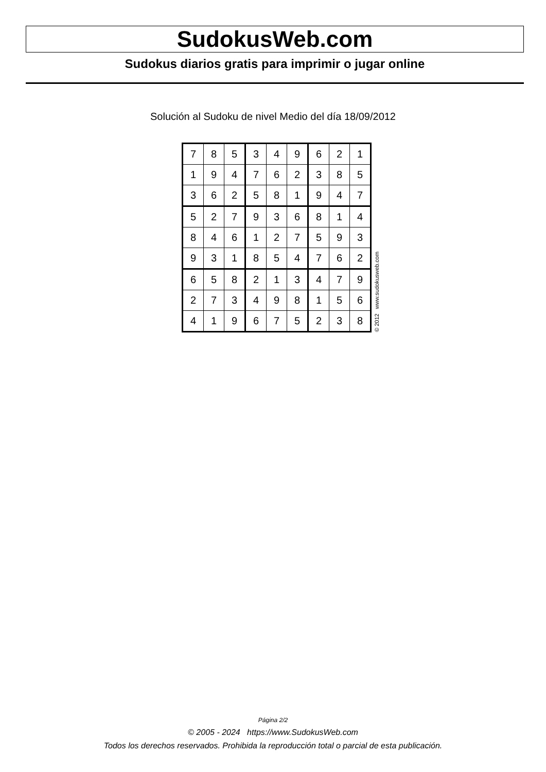SudokusWeb.com
Sudokus diarios gratis para imprimir o jugar online
Solución al Sudoku de nivel Medio del día 18/09/2012
| 7 | 8 | 5 | 3 | 4 | 9 | 6 | 2 | 1 |
| 1 | 9 | 4 | 7 | 6 | 2 | 3 | 8 | 5 |
| 3 | 6 | 2 | 5 | 8 | 1 | 9 | 4 | 7 |
| 5 | 2 | 7 | 9 | 3 | 6 | 8 | 1 | 4 |
| 8 | 4 | 6 | 1 | 2 | 7 | 5 | 9 | 3 |
| 9 | 3 | 1 | 8 | 5 | 4 | 7 | 6 | 2 |
| 6 | 5 | 8 | 2 | 1 | 3 | 4 | 7 | 9 |
| 2 | 7 | 3 | 4 | 9 | 8 | 1 | 5 | 6 |
| 4 | 1 | 9 | 6 | 7 | 5 | 2 | 3 | 8 |
© 2012 www.sudokusweb.com
Página 2/2
© 2005 - 2024 https://www.SudokusWeb.com
Todos los derechos reservados. Prohibida la reproducción total o parcial de esta publicación.